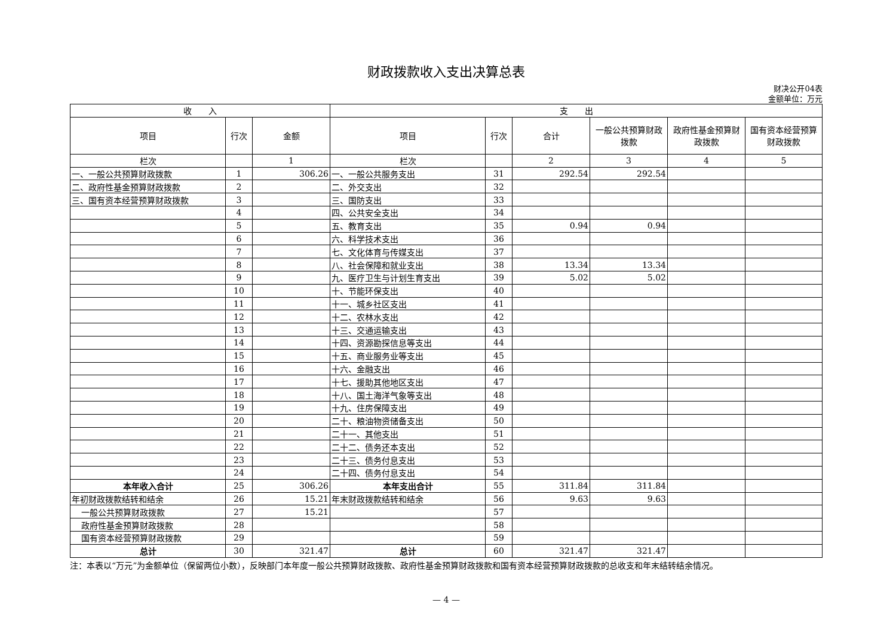财政拨款收入支出决算总表
财决公开04表
金额单位：万元
| 收 入 | | | 支 出 | | | | | |
| --- | --- | --- | --- | --- | --- | --- | --- | --- |
| 项目 | 行次 | 金额 | 项目 | 行次 | 合计 | 一般公共预算财政拨款 | 政府性基金预算财政拨款 | 国有资本经营预算财政拨款 |
| 栏次 | | 1 | 栏次 | | 2 | 3 | 4 | 5 |
| 一、一般公共预算财政拨款 | 1 | 306.26 | 一、一般公共服务支出 | 31 | 292.54 | 292.54 | | |
| 二、政府性基金预算财政拨款 | 2 | | 二、外交支出 | 32 | | | | |
| 三、国有资本经营预算财政拨款 | 3 | | 三、国防支出 | 33 | | | | |
| | 4 | | 四、公共安全支出 | 34 | | | | |
| | 5 | | 五、教育支出 | 35 | 0.94 | 0.94 | | |
| | 6 | | 六、科学技术支出 | 36 | | | | |
| | 7 | | 七、文化体育与传媒支出 | 37 | | | | |
| | 8 | | 八、社会保障和就业支出 | 38 | 13.34 | 13.34 | | |
| | 9 | | 九、医疗卫生与计划生育支出 | 39 | 5.02 | 5.02 | | |
| | 10 | | 十、节能环保支出 | 40 | | | | |
| | 11 | | 十一、城乡社区支出 | 41 | | | | |
| | 12 | | 十二、农林水支出 | 42 | | | | |
| | 13 | | 十三、交通运输支出 | 43 | | | | |
| | 14 | | 十四、资源勘探信息等支出 | 44 | | | | |
| | 15 | | 十五、商业服务业等支出 | 45 | | | | |
| | 16 | | 十六、金融支出 | 46 | | | | |
| | 17 | | 十七、援助其他地区支出 | 47 | | | | |
| | 18 | | 十八、国土海洋气象等支出 | 48 | | | | |
| | 19 | | 十九、住房保障支出 | 49 | | | | |
| | 20 | | 二十、粮油物资储备支出 | 50 | | | | |
| | 21 | | 二十一、其他支出 | 51 | | | | |
| | 22 | | 二十二、债务还本支出 | 52 | | | | |
| | 23 | | 二十三、债务付息支出 | 53 | | | | |
| | 24 | | 二十四、债务付息支出 | 54 | | | | |
| 本年收入合计 | 25 | 306.26 | 本年支出合计 | 55 | 311.84 | 311.84 | | |
| 年初财政拨款结转和结余 | 26 | 15.21 | 年末财政拨款结转和结余 | 56 | 9.63 | 9.63 | | |
| 一般公共预算财政拨款 | 27 | 15.21 | | 57 | | | | |
| 政府性基金预算财政拨款 | 28 | | | 58 | | | | |
| 国有资本经营预算财政拨款 | 29 | | | 59 | | | | |
| 总计 | 30 | 321.47 | 总计 | 60 | 321.47 | 321.47 | | |
注：本表以“万元”为金额单位（保留两位小数），反映部门本年度一般公共预算财政拨款、政府性基金预算财政拨款和国有资本经营预算财政拨款的总收支和年末结转结余情况。
— 4 —